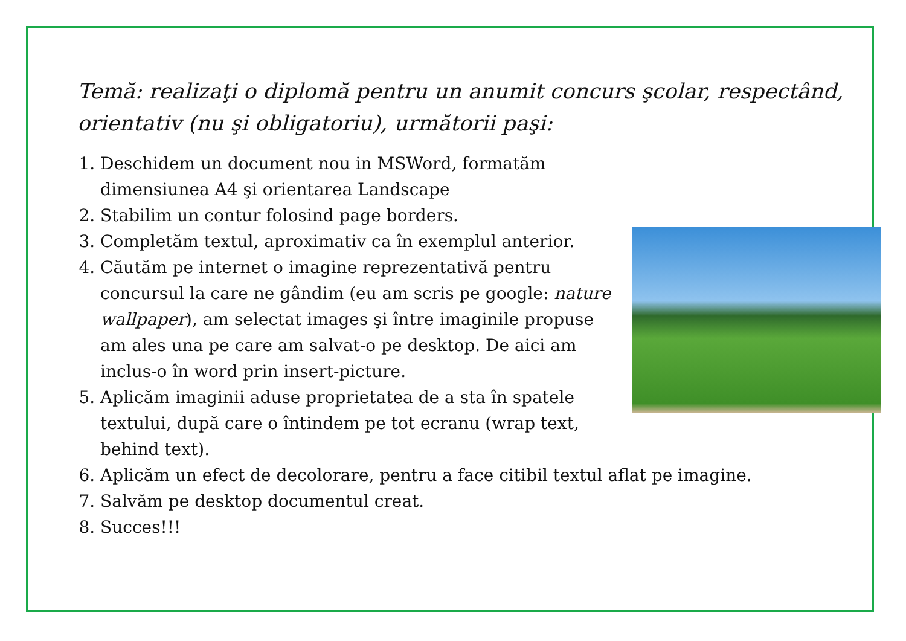Temă: realizaţi o diplomă pentru un anumit concurs şcolar, respectând, orientativ (nu şi obligatoriu), următorii paşi:
1. Deschidem un document nou in MSWord, formatăm dimensiunea A4 şi orientarea Landscape
2. Stabilim un contur folosind page borders.
3. Completăm textul, aproximativ ca în exemplul anterior.
4. Căutăm pe internet o imagine reprezentativă pentru concursul la care ne gândim (eu am scris pe google: nature wallpaper), am selectat images şi între imaginile propuse am ales una pe care am salvat-o pe desktop. De aici am inclus-o în word prin insert-picture.
5. Aplicăm imaginii aduse proprietatea de a sta în spatele textului, după care o întindem pe tot ecranu (wrap text, behind text).
6. Aplicăm un efect de decolorare, pentru a face citibil textul aflat pe imagine.
7. Salvăm pe desktop documentul creat.
8. Succes!!!